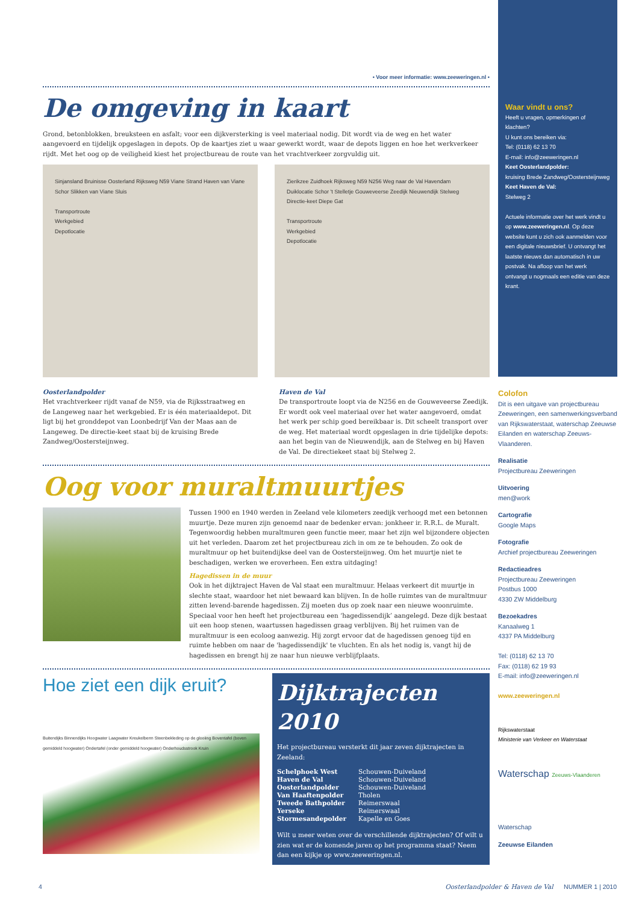• Voor meer informatie: www.zeeweringen.nl •
De omgeving in kaart
Grond, betonblokken, breuksteen en asfalt; voor een dijkversterking is veel materiaal nodig. Dit wordt via de weg en het water aangevoerd en tijdelijk opgeslagen in depots. Op de kaartjes ziet u waar gewerkt wordt, waar de depots liggen en hoe het werkverkeer rijdt. Met het oog op de veiligheid kiest het projectbureau de route van het vrachtverkeer zorgvuldig uit.
Sinjansland Bruinisse Oosterland Rijksweg N59 Viane Strand Haven van Viane Schor Slikken van Viane Sluis
Transportroute
Werkgebied
Depotlocatie
Zierikzee Zuidhoek Rijksweg N59 N256 Weg naar de Val Havendam Duiklocatie Schor 't Stelletje Gouweveerse Zeedijk Nieuwendijk Stelweg Directie-keet Diepe Gat
Transportroute
Werkgebied
Depotlocatie
Oosterlandpolder
Het vrachtverkeer rijdt vanaf de N59, via de Rijksstraatweg en de Langeweg naar het werkgebied. Er is één materiaaldepot. Dit ligt bij het gronddepot van Loonbedrijf Van der Maas aan de Langeweg. De directie-keet staat bij de kruising Brede Zandweg/Oostersteijnweg.
Haven de Val
De transportroute loopt via de N256 en de Gouweveerse Zeedijk. Er wordt ook veel materiaal over het water aangevoerd, omdat het werk per schip goed bereikbaar is. Dit scheelt transport over de weg. Het materiaal wordt opgeslagen in drie tijdelijke depots: aan het begin van de Nieuwendijk, aan de Stelweg en bij Haven de Val. De directiekeet staat bij Stelweg 2.
Oog voor muraltmuurtjes
Tussen 1900 en 1940 werden in Zeeland vele kilometers zeedijk verhoogd met een betonnen muurtje. Deze muren zijn genoemd naar de bedenker ervan: jonkheer ir. R.R.L. de Muralt. Tegenwoordig hebben muraltmuren geen functie meer, maar het zijn wel bijzondere objecten uit het verleden. Daarom zet het projectbureau zich in om ze te behouden. Zo ook de muraltmuur op het buitendijkse deel van de Oostersteijnweg. Om het muurtje niet te beschadigen, werken we eroverheen. Een extra uitdaging!
Hagedissen in de muur
Ook in het dijktraject Haven de Val staat een muraltmuur. Helaas verkeert dit muurtje in slechte staat, waardoor het niet bewaard kan blijven. In de holle ruimtes van de muraltmuur zitten levend-barende hagedissen. Zij moeten dus op zoek naar een nieuwe woonruimte. Speciaal voor hen heeft het projectbureau een ‘hagedissendijk’ aangelegd. Deze dijk bestaat uit een hoop stenen, waartussen hagedissen graag verblijven. Bij het ruimen van de muraltmuur is een ecoloog aanwezig. Hij zorgt ervoor dat de hagedissen genoeg tijd en ruimte hebben om naar de 'hagedissendijk' te vluchten. En als het nodig is, vangt hij de hagedissen en brengt hij ze naar hun nieuwe verblijfplaats.
Hoe ziet een dijk eruit?
Buitendijks Binnendijks Hoogwater Laagwater Kreukelberm Steenbekleding op de glooiing Boventafel (boven gemiddeld hoogwater) Ondertafel (onder gemiddeld hoogwater) Onderhoudsstrook Kruin
Dijktrajecten 2010
Het projectbureau versterkt dit jaar zeven dijktrajecten in Zeeland:
| Schelphoek West | Schouwen-Duiveland |
| Haven de Val | Schouwen-Duiveland |
| Oosterlandpolder | Schouwen-Duiveland |
| Van Haaftenpolder | Tholen |
| Tweede Bathpolder | Reimerswaal |
| Yerseke | Reimerswaal |
| Stormesandepolder | Kapelle en Goes |
Wilt u meer weten over de verschillende dijktrajecten? Of wilt u zien wat er de komende jaren op het programma staat? Neem dan een kijkje op www.zeeweringen.nl.
Waar vindt u ons?
Heeft u vragen, opmerkingen of klachten?
U kunt ons bereiken via:
Tel: (0118) 62 13 70
E-mail: info@zeeweringen.nl
Keet Oosterlandpolder:
kruising Brede Zandweg/Oostersteijnweg
Keet Haven de Val:
Stelweg 2
Actuele informatie over het werk vindt u op www.zeeweringen.nl. Op deze website kunt u zich ook aanmelden voor een digitale nieuwsbrief. U ontvangt het laatste nieuws dan automatisch in uw postvak. Na afloop van het werk ontvangt u nogmaals een editie van deze krant.
Colofon
Dit is een uitgave van projectbureau Zeeweringen, een samenwerkingsverband van Rijkswaterstaat, waterschap Zeeuwse Eilanden en waterschap Zeeuws-Vlaanderen.
Realisatie
Projectbureau Zeeweringen
Uitvoering
men@work
Cartografie
Google Maps
Fotografie
Archief projectbureau Zeeweringen
Redactieadres
Projectbureau Zeeweringen
Postbus 1000
4330 ZW Middelburg
Bezoekadres
Kanaalweg 1
4337 PA Middelburg
Tel: (0118) 62 13 70
Fax: (0118) 62 19 93
E-mail: info@zeeweringen.nl
www.zeeweringen.nl
Rijkswaterstaat
Ministerie van Verkeer en Waterstaat
Waterschap Zeeuws-Vlaanderen
Waterschap
Zeeuwse Eilanden
4 Oosterlandpolder & Haven de Val NUMMER 1 | 2010